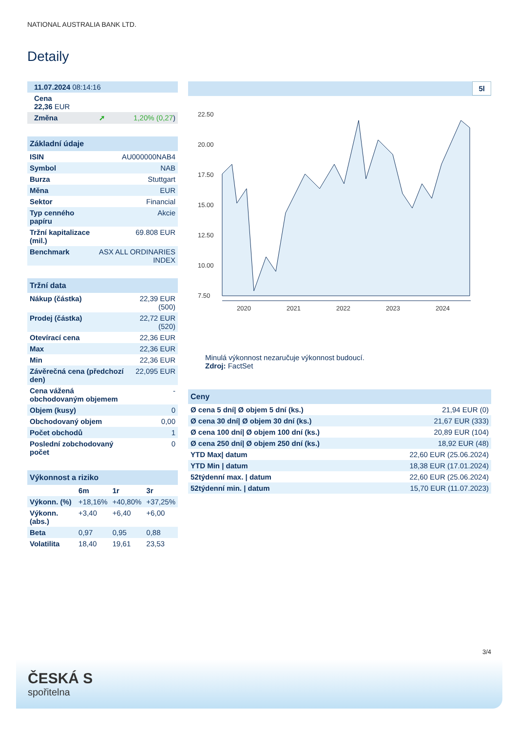NATIONAL AUSTRALIA BANK LTD.
Detaily
| 11.07.2024 08:14:16 | |
| Cena 22,36 EUR | |
| Změna ➚ | 1,20% (0,27 ) |
| Základní údaje | |
| ISIN | AU000000NAB4 |
| Symbol | NAB |
| Burza | Stuttgart |
| Měna | EUR |
| Sektor | Financial |
| Typ cenného papíru | Akcie |
| Tržní kapitalizace (mil.) | 69.808 EUR |
| Benchmark | ASX ALL ORDINARIES INDEX |
| Tržní data | |
| Nákup (částka) | 22,39 EUR (500) |
| Prodej (částka) | 22,72 EUR (520) |
| Otevírací cena | 22,36 EUR |
| Max | 22,36 EUR |
| Min | 22,36 EUR |
| Závěrečná cena (předchozí den) | 22,095 EUR |
| Cena vážená obchodovaným objemem | - |
| Objem (kusy) | 0 |
| Obchodovaný objem | 0,00 |
| Počet obchodů | 1 |
| Poslední zobchodovaný počet | 0 |
| Výkonnost a riziko | | | |
| | 6m | 1r | 3r |
| Výkonn. (%) | +18,16% | +40,80% | +37,25% |
| Výkonn. (abs.) | +3,40 | +6,40 | +6,00 |
| Beta | 0,97 | 0,95 | 0,88 |
| Volatilita | 18,40 | 19,61 | 23,53 |
5l
22.50
20.00
17.50
15.00
12.50
10.00
7.50
2020
2021
2022
2023
2024
Minulá výkonnost nezaručuje výkonnost budoucí.
Zdroj: FactSet
| Ceny | |
| Ø cena 5 dní/ Ø objem 5 dní (ks.) | 21,94 EUR (0) |
| Ø cena 30 dní/ Ø objem 30 dní (ks.) | 21,67 EUR (333) |
| Ø cena 100 dní/ Ø objem 100 dní (ks.) | 20,89 EUR (104) |
| Ø cena 250 dní/ Ø objem 250 dní (ks.) | 18,92 EUR (48) |
| YTD Max/ datum | 22,60 EUR (25.06.2024) |
| YTD Min / datum | 18,38 EUR (17.01.2024) |
| 52týdenní max. / datum | 22,60 EUR (25.06.2024) |
| 52týdenní min. / datum | 15,70 EUR (11.07.2023) |
3/4
ČESKÁ S
spořitelna